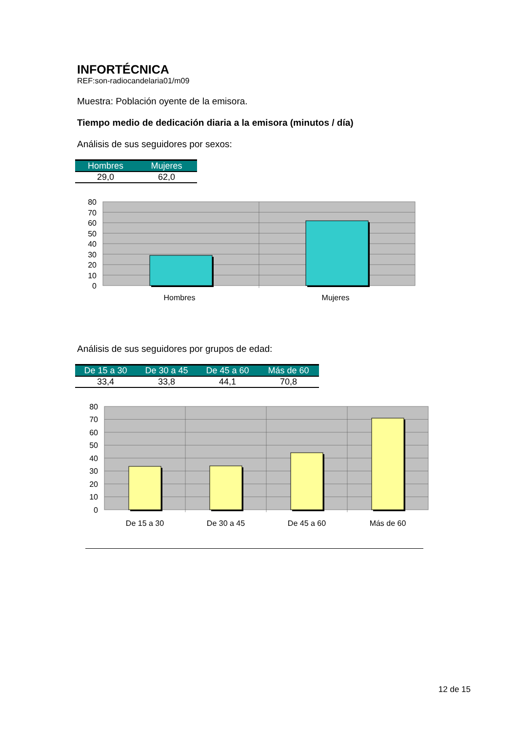INFORTÉCNICA
REF:son-radiocandelaria01/m09
Muestra: Población oyente de la emisora.
Tiempo medio de dedicación diaria a la emisora (minutos / día)
Análisis de sus seguidores por sexos:
| Hombres | Mujeres |
| --- | --- |
| 29,0 | 62,0 |
80
70
60
50
40
30
20
10
0
Hombres
Mujeres
Análisis de sus seguidores por grupos de edad:
| De 15 a 30 | De 30 a 45 | De 45 a 60 | Más de 60 |
| --- | --- | --- | --- |
| 33,4 | 33,8 | 44,1 | 70,8 |
80
70
60
50
40
30
20
10
0
De 15 a 30
De 30 a 45
De 45 a 60
Más de 60
12 de 15